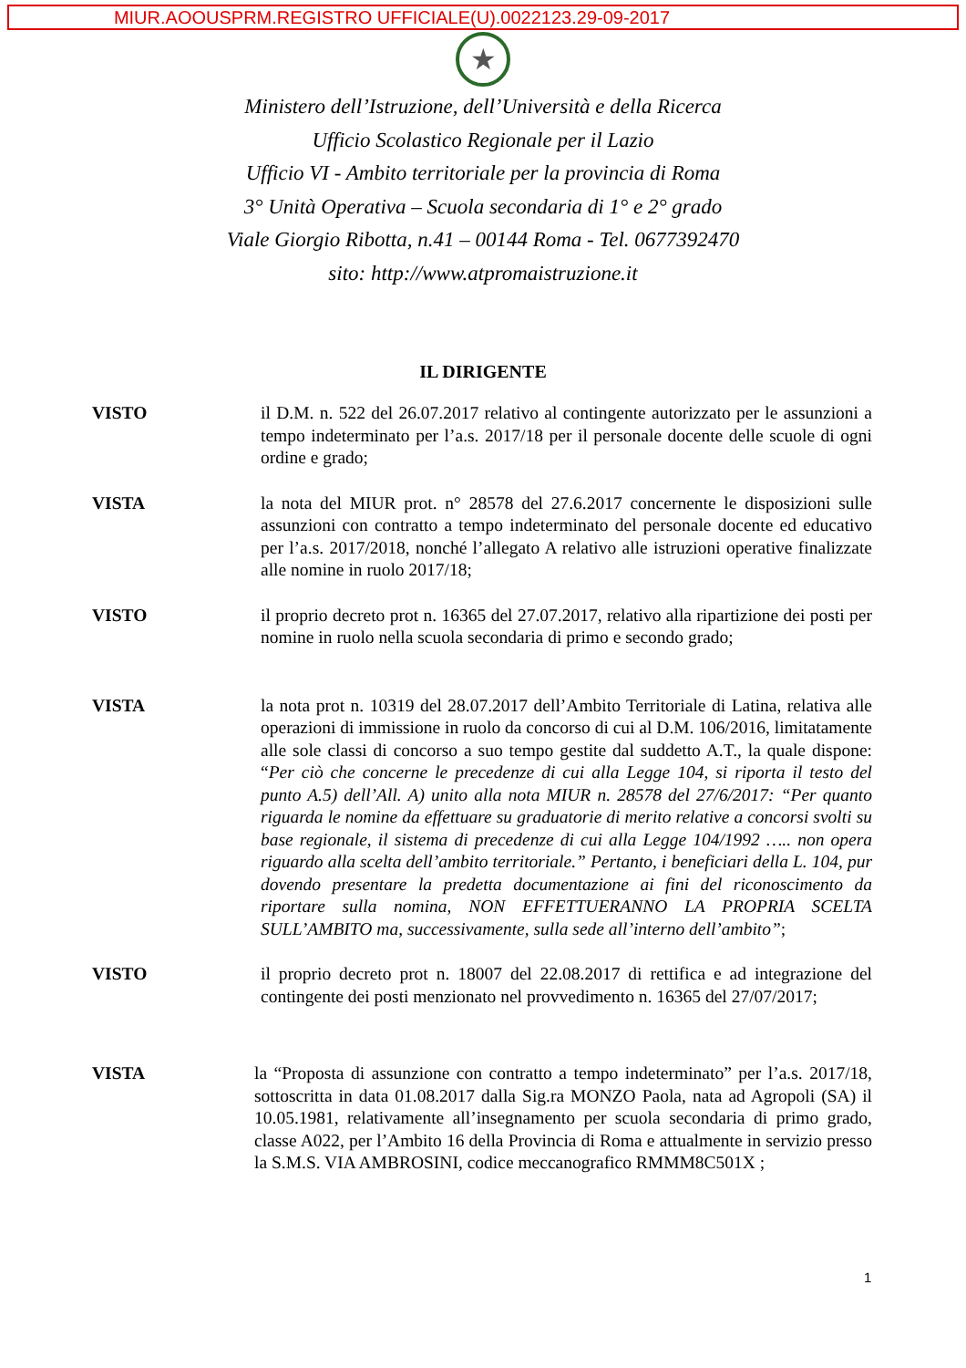MIUR.AOOUSPRM.REGISTRO UFFICIALE(U).0022123.29-09-2017
★
Ministero dell’Istruzione, dell’Università e della Ricerca
Ufficio Scolastico Regionale per il Lazio
Ufficio VI - Ambito territoriale per la provincia di Roma
3° Unità Operativa – Scuola secondaria di 1° e 2° grado
Viale Giorgio Ribotta, n.41 – 00144 Roma - Tel. 0677392470
sito: http://www.atpromaistruzione.it
IL DIRIGENTE
VISTO il D.M. n. 522 del 26.07.2017 relativo al contingente autorizzato per le assunzioni a tempo indeterminato per l’a.s. 2017/18 per il personale docente delle scuole di ogni ordine e grado;
VISTA la nota del MIUR prot. n° 28578 del 27.6.2017 concernente le disposizioni sulle assunzioni con contratto a tempo indeterminato del personale docente ed educativo per l’a.s. 2017/2018, nonché l’allegato A relativo alle istruzioni operative finalizzate alle nomine in ruolo 2017/18;
VISTO il proprio decreto prot n. 16365 del 27.07.2017, relativo alla ripartizione dei posti per nomine in ruolo nella scuola secondaria di primo e secondo grado;
VISTA la nota prot n. 10319 del 28.07.2017 dell’Ambito Territoriale di Latina, relativa alle operazioni di immissione in ruolo da concorso di cui al D.M. 106/2016, limitatamente alle sole classi di concorso a suo tempo gestite dal suddetto A.T., la quale dispone: “Per ciò che concerne le precedenze di cui alla Legge 104, si riporta il testo del punto A.5) dell’All. A) unito alla nota MIUR n. 28578 del 27/6/2017: “Per quanto riguarda le nomine da effettuare su graduatorie di merito relative a concorsi svolti su base regionale, il sistema di precedenze di cui alla Legge 104/1992 ….. non opera riguardo alla scelta dell’ambito territoriale.” Pertanto, i beneficiari della L. 104, pur dovendo presentare la predetta documentazione ai fini del riconoscimento da riportare sulla nomina, NON EFFETTUERANNO LA PROPRIA SCELTA SULL’AMBITO ma, successivamente, sulla sede all’interno dell’ambito”;
VISTO il proprio decreto prot n. 18007 del 22.08.2017 di rettifica e ad integrazione del contingente dei posti menzionato nel provvedimento n. 16365 del 27/07/2017;
VISTA la “Proposta di assunzione con contratto a tempo indeterminato” per l’a.s. 2017/18, sottoscritta in data 01.08.2017 dalla Sig.ra MONZO Paola, nata ad Agropoli (SA) il 10.05.1981, relativamente all’insegnamento per scuola secondaria di primo grado, classe A022, per l’Ambito 16 della Provincia di Roma e attualmente in servizio presso la S.M.S. VIA AMBROSINI, codice meccanografico RMMM8C501X ;
1